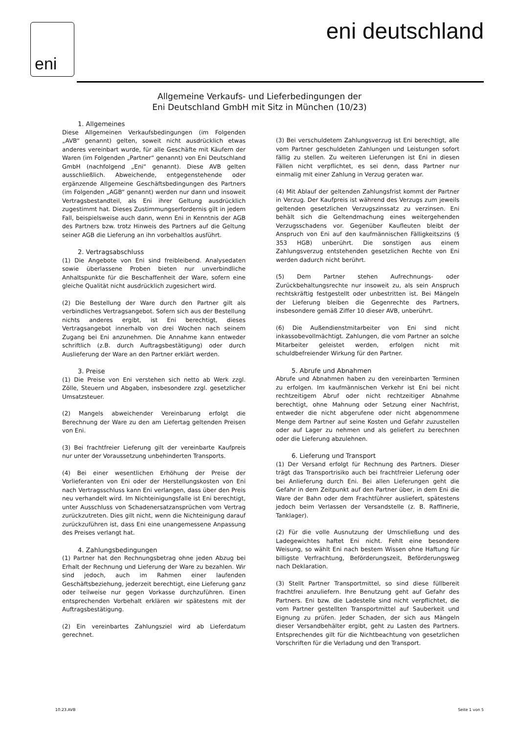eni eni deutschland
Allgemeine Verkaufs- und Lieferbedingungen der
Eni Deutschland GmbH mit Sitz in München (10/23)
1. Allgemeines
Diese Allgemeinen Verkaufsbedingungen (im Folgenden „AVB“ genannt) gelten, soweit nicht ausdrücklich etwas anderes vereinbart wurde, für alle Geschäfte mit Käufern der Waren (im Folgenden „Partner“ genannt) von Eni Deutschland GmbH (nachfolgend „Eni“ genannt). Diese AVB gelten ausschließlich. Abweichende, entgegenstehende oder ergänzende Allgemeine Geschäftsbedingungen des Partners (im Folgenden „AGB“ genannt) werden nur dann und insoweit Vertragsbestandteil, als Eni ihrer Geltung ausdrücklich zugestimmt hat. Dieses Zustimmungserfordernis gilt in jedem Fall, beispielsweise auch dann, wenn Eni in Kenntnis der AGB des Partners bzw. trotz Hinweis des Partners auf die Geltung seiner AGB die Lieferung an ihn vorbehaltlos ausführt.
2. Vertragsabschluss
(1) Die Angebote von Eni sind freibleibend. Analysedaten sowie überlassene Proben bieten nur unverbindliche Anhaltspunkte für die Beschaffenheit der Ware, sofern eine gleiche Qualität nicht ausdrücklich zugesichert wird.
(2) Die Bestellung der Ware durch den Partner gilt als verbindliches Vertragsangebot. Sofern sich aus der Bestellung nichts anderes ergibt, ist Eni berechtigt, dieses Vertragsangebot innerhalb von drei Wochen nach seinem Zugang bei Eni anzunehmen. Die Annahme kann entweder schriftlich (z.B. durch Auftragsbestätigung) oder durch Auslieferung der Ware an den Partner erklärt werden.
3. Preise
(1) Die Preise von Eni verstehen sich netto ab Werk zzgl. Zölle, Steuern und Abgaben, insbesondere zzgl. gesetzlicher Umsatzsteuer.
(2) Mangels abweichender Vereinbarung erfolgt die Berechnung der Ware zu den am Liefertag geltenden Preisen von Eni.
(3) Bei frachtfreier Lieferung gilt der vereinbarte Kaufpreis nur unter der Voraussetzung unbehinderten Transports.
(4) Bei einer wesentlichen Erhöhung der Preise der Vorlieferanten von Eni oder der Herstellungskosten von Eni nach Vertragsschluss kann Eni verlangen, dass über den Preis neu verhandelt wird. Im Nichteinigungsfalle ist Eni berechtigt, unter Ausschluss von Schadenersatzansprüchen vom Vertrag zurückzutreten. Dies gilt nicht, wenn die Nichteinigung darauf zurückzuführen ist, dass Eni eine unangemessene Anpassung des Preises verlangt hat.
4. Zahlungsbedingungen
(1) Partner hat den Rechnungsbetrag ohne jeden Abzug bei Erhalt der Rechnung und Lieferung der Ware zu bezahlen. Wir sind jedoch, auch im Rahmen einer laufenden Geschäftsbeziehung, jederzeit berechtigt, eine Lieferung ganz oder teilweise nur gegen Vorkasse durchzuführen. Einen entsprechenden Vorbehalt erklären wir spätestens mit der Auftragsbestätigung.
(2) Ein vereinbartes Zahlungsziel wird ab Lieferdatum gerechnet.
(3) Bei verschuldetem Zahlungsverzug ist Eni berechtigt, alle vom Partner geschuldeten Zahlungen und Leistungen sofort fällig zu stellen. Zu weiteren Lieferungen ist Eni in diesen Fällen nicht verpflichtet, es sei denn, dass Partner nur einmalig mit einer Zahlung in Verzug geraten war.
(4) Mit Ablauf der geltenden Zahlungsfrist kommt der Partner in Verzug. Der Kaufpreis ist während des Verzugs zum jeweils geltenden gesetzlichen Verzugszinssatz zu verzinsen. Eni behält sich die Geltendmachung eines weitergehenden Verzugsschadens vor. Gegenüber Kaufleuten bleibt der Anspruch von Eni auf den kaufmännischen Fälligkeitszins (§ 353 HGB) unberührt. Die sonstigen aus einem Zahlungsverzug entstehenden gesetzlichen Rechte von Eni werden dadurch nicht berührt.
(5) Dem Partner stehen Aufrechnungs- oder Zurückbehaltungsrechte nur insoweit zu, als sein Anspruch rechtskräftig festgestellt oder unbestritten ist. Bei Mängeln der Lieferung bleiben die Gegenrechte des Partners, insbesondere gemäß Ziffer 10 dieser AVB, unberührt.
(6) Die Außendienstmitarbeiter von Eni sind nicht inkassobevollmächtigt. Zahlungen, die vom Partner an solche Mitarbeiter geleistet werden, erfolgen nicht mit schuldbefreiender Wirkung für den Partner.
5. Abrufe und Abnahmen
Abrufe und Abnahmen haben zu den vereinbarten Terminen zu erfolgen. Im kaufmännischen Verkehr ist Eni bei nicht rechtzeitigem Abruf oder nicht rechtzeitiger Abnahme berechtigt, ohne Mahnung oder Setzung einer Nachfrist, entweder die nicht abgerufene oder nicht abgenommene Menge dem Partner auf seine Kosten und Gefahr zuzustellen oder auf Lager zu nehmen und als geliefert zu berechnen oder die Lieferung abzulehnen.
6. Lieferung und Transport
(1) Der Versand erfolgt für Rechnung des Partners. Dieser trägt das Transportrisiko auch bei frachtfreier Lieferung oder bei Anlieferung durch Eni. Bei allen Lieferungen geht die Gefahr in dem Zeitpunkt auf den Partner über, in dem Eni die Ware der Bahn oder dem Frachtführer ausliefert, spätestens jedoch beim Verlassen der Versandstelle (z. B. Raffinerie, Tanklager).
(2) Für die volle Ausnutzung der Umschließung und des Ladegewichtes haftet Eni nicht. Fehlt eine besondere Weisung, so wählt Eni nach bestem Wissen ohne Haftung für billigste Verfrachtung, Beförderungszeit, Beförderungsweg nach Deklaration.
(3) Stellt Partner Transportmittel, so sind diese füllbereit frachtfrei anzuliefern. Ihre Benutzung geht auf Gefahr des Partners. Eni bzw. die Ladestelle sind nicht verpflichtet, die vom Partner gestellten Transportmittel auf Sauberkeit und Eignung zu prüfen. Jeder Schaden, der sich aus Mängeln dieser Versandbehälter ergibt, geht zu Lasten des Partners. Entsprechendes gilt für die Nichtbeachtung von gesetzlichen Vorschriften für die Verladung und den Transport.
10.23.AVB Seite 1 von 5